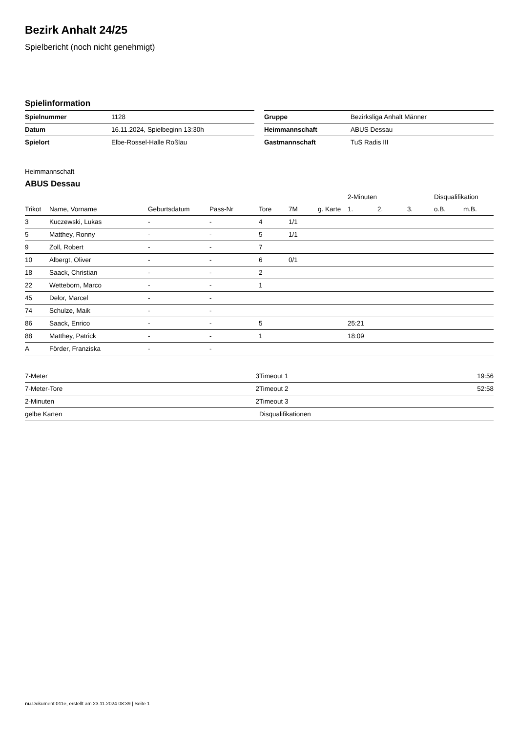Bezirk Anhalt 24/25
Spielbericht (noch nicht genehmigt)
Spielinformation
| Spielnummer | 1128 |
| Datum | 16.11.2024, Spielbeginn 13:30h |
| Spielort | Elbe-Rossel-Halle Roßlau |
| Gruppe | Bezirksliga Anhalt Männer |
| Heimmannschaft | ABUS Dessau |
| Gastmannschaft | TuS Radis III |
Heimmannschaft
ABUS Dessau
| | | | | | | | 2-Minuten | | | Disqualifikation | |
| --- | --- | --- | --- | --- | --- | --- | --- | --- | --- | --- | --- |
| Trikot | Name, Vorname | Geburtsdatum | Pass-Nr | Tore | 7M | g. Karte | 1. | 2. | 3. | o.B. | m.B. |
| 3 | Kuczewski, Lukas | - | - | 4 | 1/1 | | | | | | |
| 5 | Matthey, Ronny | - | - | 5 | 1/1 | | | | | | |
| 9 | Zoll, Robert | - | - | 7 | | | | | | | |
| 10 | Albergt, Oliver | - | - | 6 | 0/1 | | | | | | |
| 18 | Saack, Christian | - | - | 2 | | | | | | | |
| 22 | Wetteborn, Marco | - | - | 1 | | | | | | | |
| 45 | Delor, Marcel | - | - | | | | | | | | |
| 74 | Schulze, Maik | - | - | | | | | | | | |
| 86 | Saack, Enrico | - | - | 5 | | | 25:21 | | | | |
| 88 | Matthey, Patrick | - | - | 1 | | | 18:09 | | | | |
| A | Förder, Franziska | - | - | | | | | | | | |
| 7-Meter | 3 |
| 7-Meter-Tore | 2 |
| 2-Minuten | 2 |
| gelbe Karten | |
| Timeout 1 | 19:56 |
| Timeout 2 | 52:58 |
| Timeout 3 | |
| Disqualifikationen | |
nu.Dokument 011e, erstellt am 23.11.2024 08:39 | Seite 1